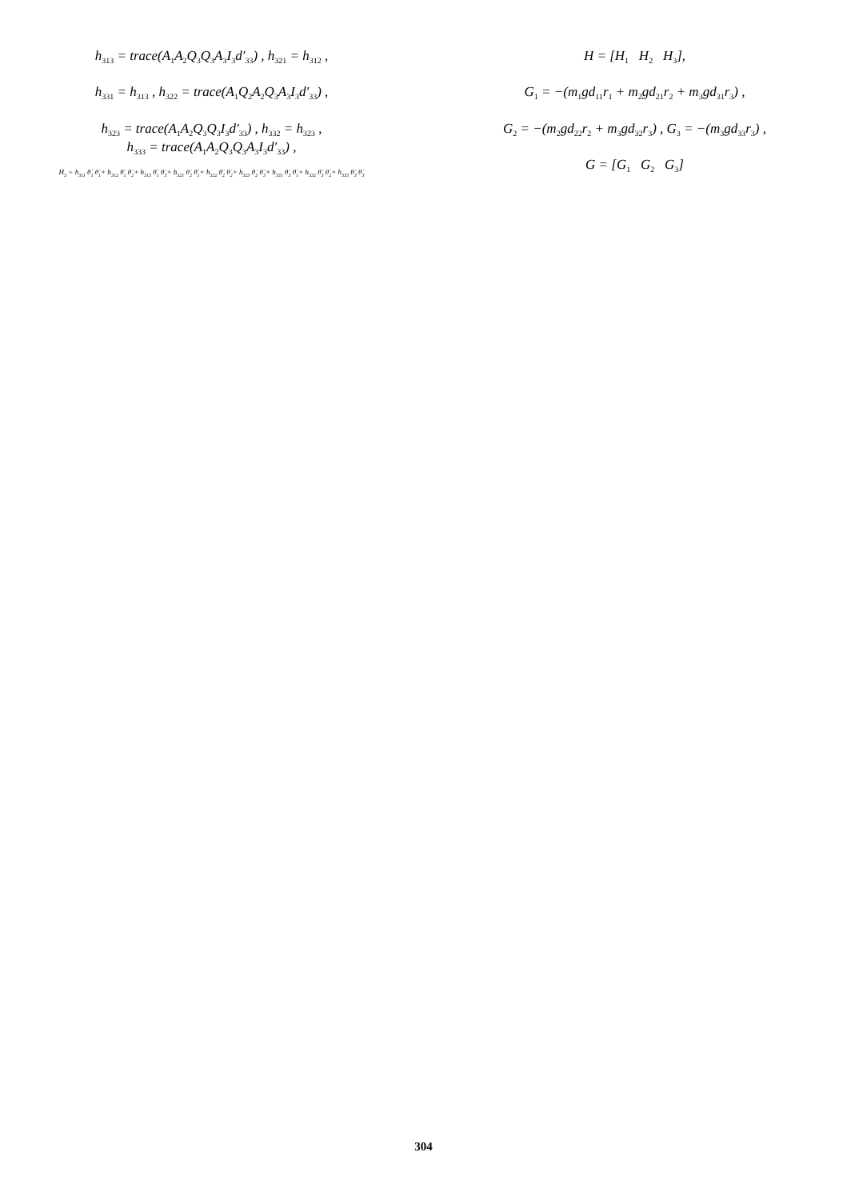h<sub>313</sub> = trace(A<sub>1</sub>A<sub>2</sub>Q<sub>3</sub>Q<sub>3</sub>A<sub>3</sub>I<sub>3</sub>d′<sub>33</sub>) , h<sub>321</sub> = h<sub>312</sub> ,
h<sub>331</sub> = h<sub>313</sub> , h<sub>322</sub> = trace(A<sub>1</sub>Q<sub>2</sub>A<sub>2</sub>Q<sub>3</sub>A<sub>3</sub>I<sub>3</sub>d′<sub>33</sub>) ,
h<sub>323</sub> = trace(A<sub>1</sub>A<sub>2</sub>Q<sub>3</sub>Q<sub>3</sub>I<sub>3</sub>d′<sub>33</sub>) , h<sub>332</sub> = h<sub>323</sub> ,
h<sub>333</sub> = trace(A<sub>1</sub>A<sub>2</sub>Q<sub>3</sub>Q<sub>3</sub>A<sub>3</sub>I<sub>3</sub>d′<sub>33</sub>) ,
H<sub>3</sub> = h<sub>311</sub> θ̇<sub>1</sub> θ̇<sub>1</sub>+ h<sub>312</sub> θ̇<sub>1</sub> θ̇<sub>2</sub>+ h<sub>313</sub> θ̇<sub>1</sub> θ̇<sub>3</sub>+ h<sub>321</sub> θ̇<sub>2</sub> θ̇<sub>1</sub>+ h<sub>322</sub> θ̇<sub>2</sub> θ̇<sub>2</sub>+ h<sub>323</sub> θ̇<sub>2</sub> θ̇<sub>3</sub>+ h<sub>331</sub> θ̇<sub>3</sub> θ̇<sub>1</sub>+ h<sub>332</sub> θ̇<sub>3</sub> θ̇<sub>2</sub>+ h<sub>333</sub> θ̇<sub>3</sub> θ̇<sub>3</sub>
H = [H<sub>1</sub> H<sub>2</sub> H<sub>3</sub>],
G<sub>1</sub> = −(m<sub>1</sub>gd<sub>11</sub>r<sub>1</sub> + m<sub>2</sub>gd<sub>21</sub>r<sub>2</sub> + m<sub>3</sub>gd<sub>31</sub>r<sub>3</sub>) ,
G<sub>2</sub> = −(m<sub>2</sub>gd<sub>22</sub>r<sub>2</sub> + m<sub>3</sub>gd<sub>32</sub>r<sub>3</sub>) , G<sub>3</sub> = −(m<sub>3</sub>gd<sub>33</sub>r<sub>3</sub>) ,
G = [G<sub>1</sub> G<sub>2</sub> G<sub>3</sub>]
304